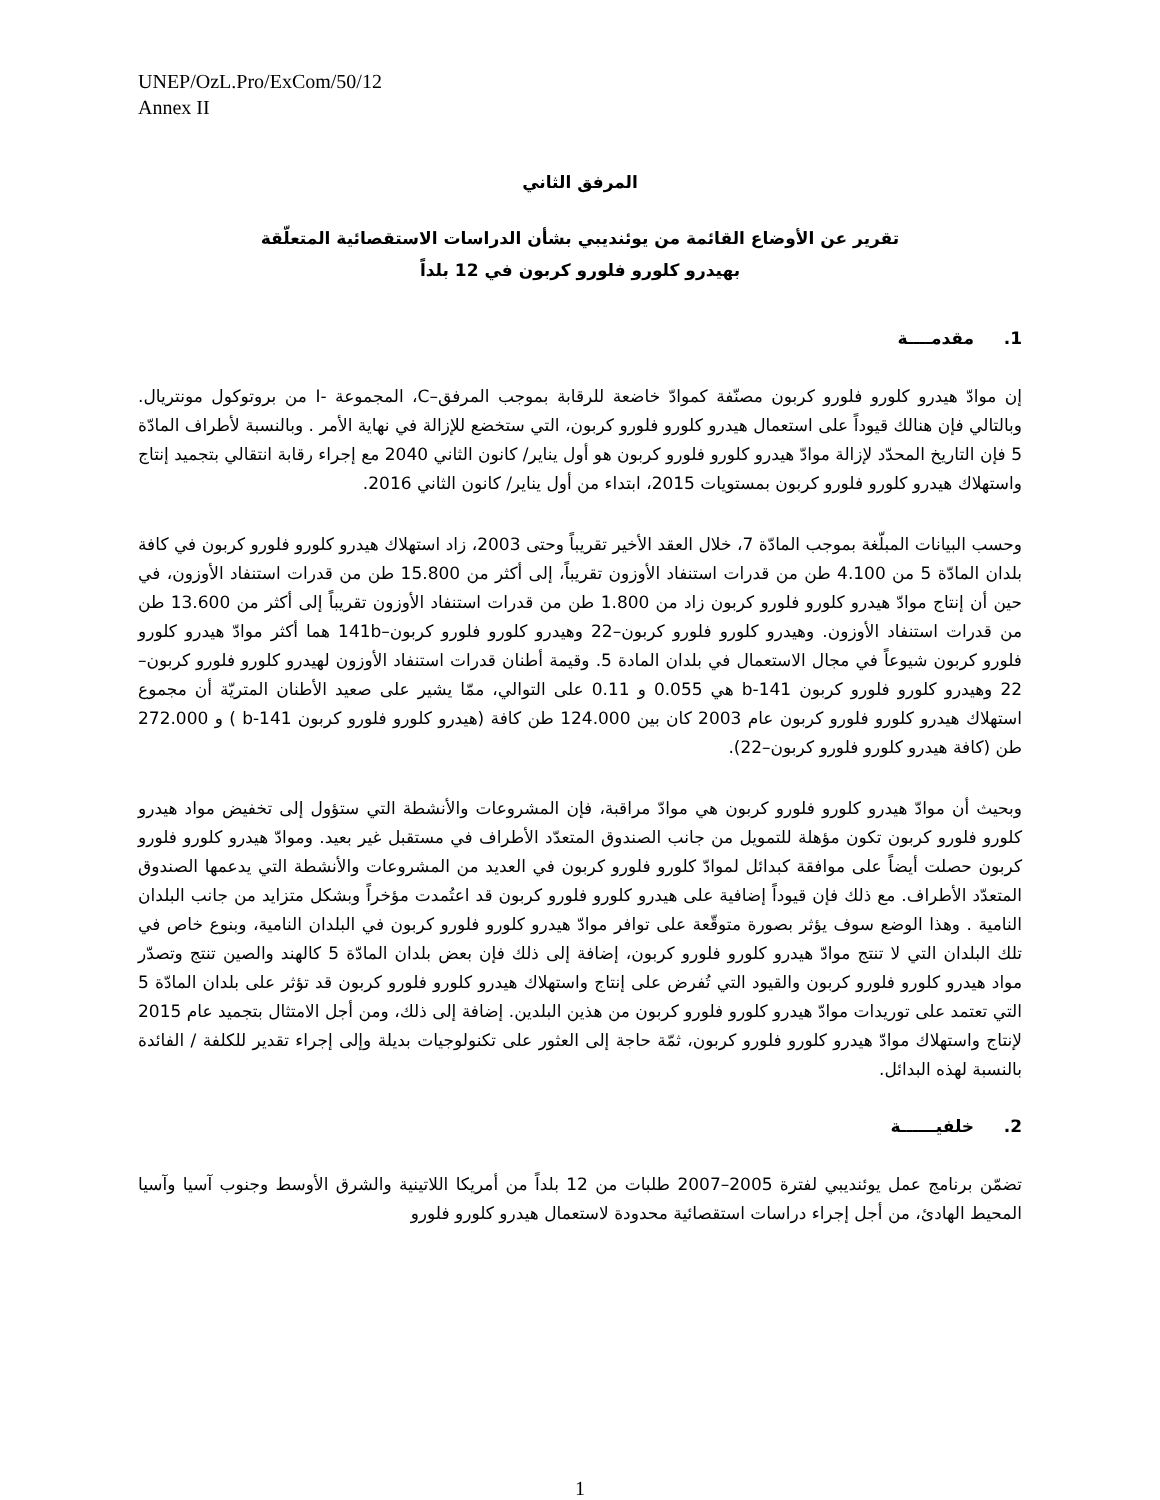UNEP/OzL.Pro/ExCom/50/12
Annex II
المرفق الثاني
تقرير عن الأوضاع القائمة من يوئنديبي بشأن الدراسات الاستقصائية المتعلّقة
بهيدرو كلورو فلورو كربون في 12 بلداً
1. مقدمــــة
إن موادّ هيدرو كلورو فلورو كربون مصنّفة كموادّ خاضعة للرقابة بموجب المرفق–C، المجموعة -I من بروتوكول مونتريال. وبالتالي فإن هنالك قيوداً على استعمال هيدرو كلورو فلورو كربون، التي ستخضع للإزالة في نهاية الأمر . وبالنسبة لأطراف المادّة 5 فإن التاريخ المحدّد لإزالة موادّ هيدرو كلورو فلورو كربون هو أول يناير/ كانون الثاني 2040 مع إجراء رقابة انتقالي بتجميد إنتاج واستهلاك هيدرو كلورو فلورو كربون بمستويات 2015، ابتداء من أول يناير/ كانون الثاني 2016.
وحسب البيانات المبلّغة بموجب المادّة 7، خلال العقد الأخير تقريباً وحتى 2003، زاد استهلاك هيدرو كلورو فلورو كربون في كافة بلدان المادّة 5 من 4.100 طن من قدرات استنفاد الأوزون تقريباً، إلى أكثر من 15.800 طن من قدرات استنفاد الأوزون، في حين أن إنتاج موادّ هيدرو كلورو فلورو كربون زاد من 1.800 طن من قدرات استنفاد الأوزون تقريباً إلى أكثر من 13.600 طن من قدرات استنفاد الأوزون. وهيدرو كلورو فلورو كربون–22 وهيدرو كلورو فلورو كربون–141b هما أكثر موادّ هيدرو كلورو فلورو كربون شيوعاً في مجال الاستعمال في بلدان المادة 5. وقيمة أطنان قدرات استنفاد الأوزون لهيدرو كلورو فلورو كربون–22 وهيدرو كلورو فلورو كربون 141-b هي 0.055 و 0.11 على التوالي، ممّا يشير على صعيد الأطنان المتريّة أن مجموع استهلاك هيدرو كلورو فلورو كربون عام 2003 كان بين 124.000 طن كافة (هيدرو كلورو فلورو كربون 141-b ) و 272.000 طن (كافة هيدرو كلورو فلورو كربون–22).
وبحيث أن موادّ هيدرو كلورو فلورو كربون هي موادّ مراقبة، فإن المشروعات والأنشطة التي ستؤول إلى تخفيض مواد هيدرو كلورو فلورو كربون تكون مؤهلة للتمويل من جانب الصندوق المتعدّد الأطراف في مستقبل غير بعيد. وموادّ هيدرو كلورو فلورو كربون حصلت أيضاً على موافقة كبدائل لموادّ كلورو فلورو كربون في العديد من المشروعات والأنشطة التي يدعمها الصندوق المتعدّد الأطراف. مع ذلك فإن قيوداً إضافية على هيدرو كلورو فلورو كربون قد اعتُمدت مؤخراً وبشكل متزايد من جانب البلدان النامية . وهذا الوضع سوف يؤثر بصورة متوقّعة على توافر موادّ هيدرو كلورو فلورو كربون في البلدان النامية، وبنوع خاص في تلك البلدان التي لا تنتج موادّ هيدرو كلورو فلورو كربون، إضافة إلى ذلك فإن بعض بلدان المادّة 5 كالهند والصين تنتج وتصدّر مواد هيدرو كلورو فلورو كربون والقيود التي تُفرض على إنتاج واستهلاك هيدرو كلورو فلورو كربون قد تؤثر على بلدان المادّة 5 التي تعتمد على توريدات موادّ هيدرو كلورو فلورو كربون من هذين البلدين. إضافة إلى ذلك، ومن أجل الامتثال بتجميد عام 2015 لإنتاج واستهلاك موادّ هيدرو كلورو فلورو كربون، ثمّة حاجة إلى العثور على تكنولوجيات بديلة وإلى إجراء تقدير للكلفة / الفائدة بالنسبة لهذه البدائل.
2. خلفيــــــة
تضمّن برنامج عمل يوئنديبي لفترة 2005–2007 طلبات من 12 بلداً من أمريكا اللاتينية والشرق الأوسط وجنوب آسيا وآسيا المحيط الهادئ، من أجل إجراء دراسات استقصائية محدودة لاستعمال هيدرو كلورو فلورو
1